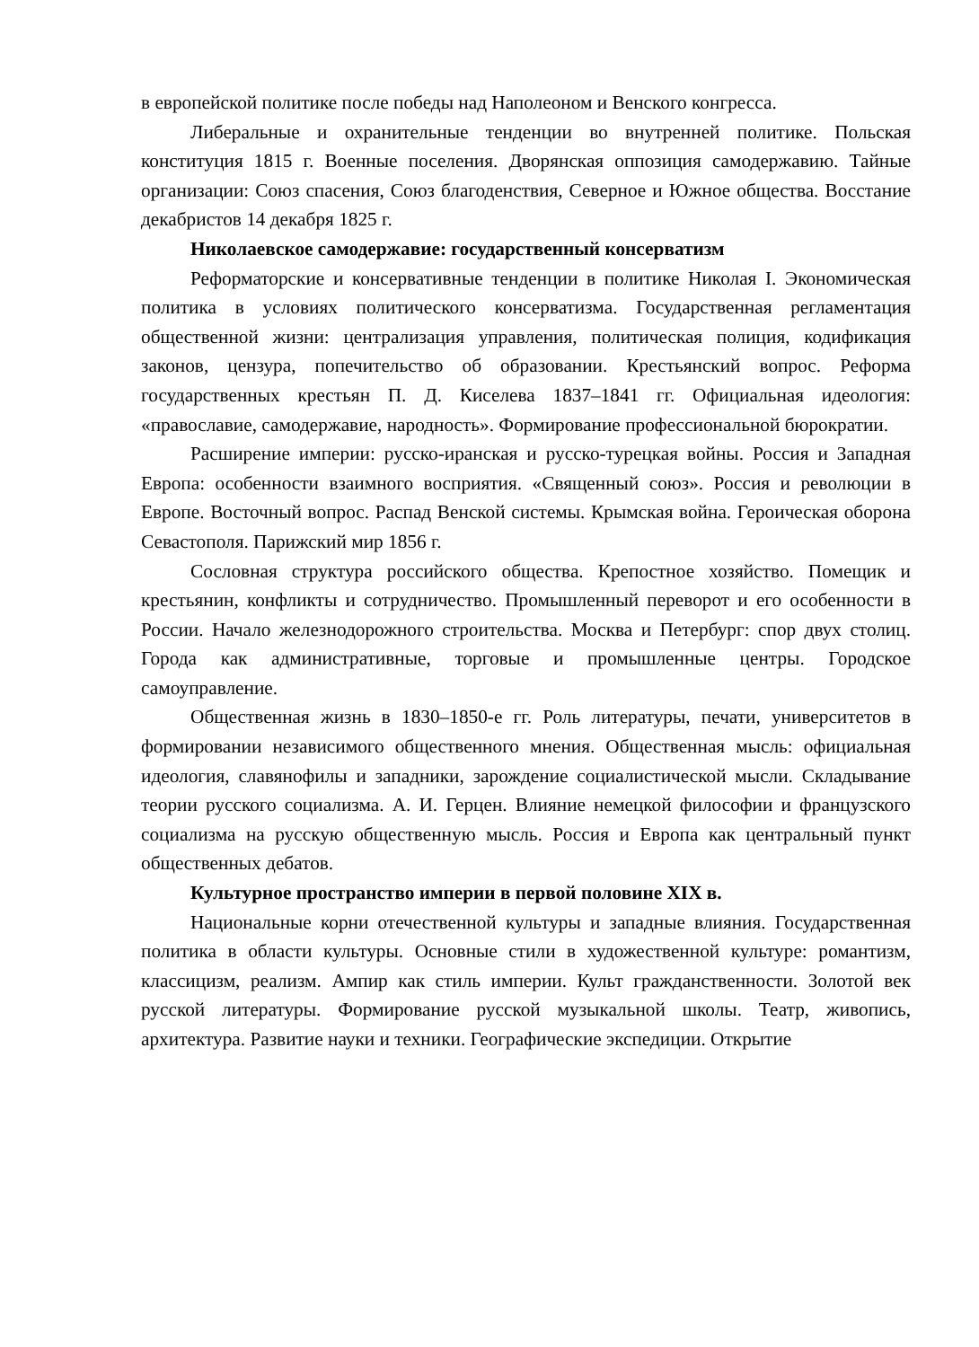в европейской политике после победы над Наполеоном и Венского конгресса.
Либеральные и охранительные тенденции во внутренней политике. Польская конституция 1815 г. Военные поселения. Дворянская оппозиция самодержавию. Тайные организации: Союз спасения, Союз благоденствия, Северное и Южное общества. Восстание декабристов 14 декабря 1825 г.
Николаевское самодержавие: государственный консерватизм
Реформаторские и консервативные тенденции в политике Николая I. Экономическая политика в условиях политического консерватизма. Государственная регламентация общественной жизни: централизация управления, политическая полиция, кодификация законов, цензура, попечительство об образовании. Крестьянский вопрос. Реформа государственных крестьян П. Д. Киселева 1837–1841 гг. Официальная идеология: «православие, самодержавие, народность». Формирование профессиональной бюрократии.
Расширение империи: русско-иранская и русско-турецкая войны. Россия и Западная Европа: особенности взаимного восприятия. «Священный союз». Россия и революции в Европе. Восточный вопрос. Распад Венской системы. Крымская война. Героическая оборона Севастополя. Парижский мир 1856 г.
Сословная структура российского общества. Крепостное хозяйство. Помещик и крестьянин, конфликты и сотрудничество. Промышленный переворот и его особенности в России. Начало железнодорожного строительства. Москва и Петербург: спор двух столиц. Города как административные, торговые и промышленные центры. Городское самоуправление.
Общественная жизнь в 1830–1850-е гг. Роль литературы, печати, университетов в формировании независимого общественного мнения. Общественная мысль: официальная идеология, славянофилы и западники, зарождение социалистической мысли. Складывание теории русского социализма. А. И. Герцен. Влияние немецкой философии и французского социализма на русскую общественную мысль. Россия и Европа как центральный пункт общественных дебатов.
Культурное пространство империи в первой половине XIX в.
Национальные корни отечественной культуры и западные влияния. Государственная политика в области культуры. Основные стили в художественной культуре: романтизм, классицизм, реализм. Ампир как стиль империи. Культ гражданственности. Золотой век русской литературы. Формирование русской музыкальной школы. Театр, живопись, архитектура. Развитие науки и техники. Географические экспедиции. Открытие